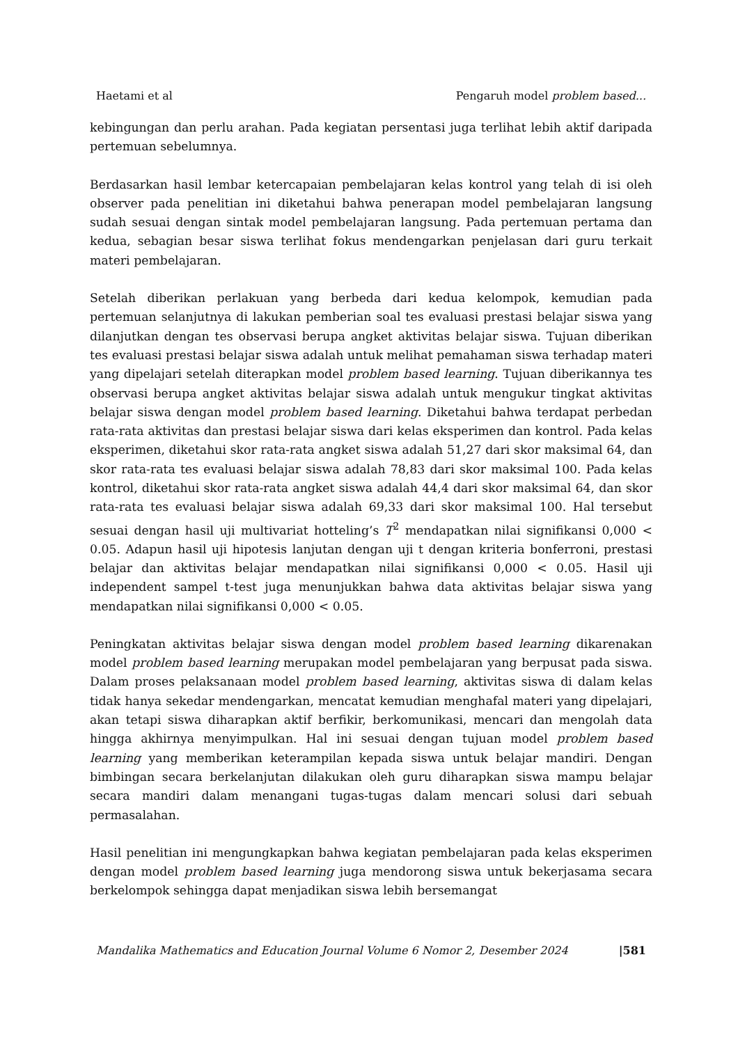Haetami et al Pengaruh model problem based...
kebingungan dan perlu arahan. Pada kegiatan persentasi juga terlihat lebih aktif daripada pertemuan sebelumnya.
Berdasarkan hasil lembar ketercapaian pembelajaran kelas kontrol yang telah di isi oleh observer pada penelitian ini diketahui bahwa penerapan model pembelajaran langsung sudah sesuai dengan sintak model pembelajaran langsung. Pada pertemuan pertama dan kedua, sebagian besar siswa terlihat fokus mendengarkan penjelasan dari guru terkait materi pembelajaran.
Setelah diberikan perlakuan yang berbeda dari kedua kelompok, kemudian pada pertemuan selanjutnya di lakukan pemberian soal tes evaluasi prestasi belajar siswa yang dilanjutkan dengan tes observasi berupa angket aktivitas belajar siswa. Tujuan diberikan tes evaluasi prestasi belajar siswa adalah untuk melihat pemahaman siswa terhadap materi yang dipelajari setelah diterapkan model problem based learning. Tujuan diberikannya tes observasi berupa angket aktivitas belajar siswa adalah untuk mengukur tingkat aktivitas belajar siswa dengan model problem based learning. Diketahui bahwa terdapat perbedan rata-rata aktivitas dan prestasi belajar siswa dari kelas eksperimen dan kontrol. Pada kelas eksperimen, diketahui skor rata-rata angket siswa adalah 51,27 dari skor maksimal 64, dan skor rata-rata tes evaluasi belajar siswa adalah 78,83 dari skor maksimal 100. Pada kelas kontrol, diketahui skor rata-rata angket siswa adalah 44,4 dari skor maksimal 64, dan skor rata-rata tes evaluasi belajar siswa adalah 69,33 dari skor maksimal 100. Hal tersebut sesuai dengan hasil uji multivariat hotteling’s T<sup>2</sup> mendapatkan nilai signifikansi 0,000 < 0.05. Adapun hasil uji hipotesis lanjutan dengan uji t dengan kriteria bonferroni, prestasi belajar dan aktivitas belajar mendapatkan nilai signifikansi 0,000 < 0.05. Hasil uji independent sampel t-test juga menunjukkan bahwa data aktivitas belajar siswa yang mendapatkan nilai signifikansi 0,000 < 0.05.
Peningkatan aktivitas belajar siswa dengan model problem based learning dikarenakan model problem based learning merupakan model pembelajaran yang berpusat pada siswa. Dalam proses pelaksanaan model problem based learning, aktivitas siswa di dalam kelas tidak hanya sekedar mendengarkan, mencatat kemudian menghafal materi yang dipelajari, akan tetapi siswa diharapkan aktif berfikir, berkomunikasi, mencari dan mengolah data hingga akhirnya menyimpulkan. Hal ini sesuai dengan tujuan model problem based learning yang memberikan keterampilan kepada siswa untuk belajar mandiri. Dengan bimbingan secara berkelanjutan dilakukan oleh guru diharapkan siswa mampu belajar secara mandiri dalam menangani tugas-tugas dalam mencari solusi dari sebuah permasalahan.
Hasil penelitian ini mengungkapkan bahwa kegiatan pembelajaran pada kelas eksperimen dengan model problem based learning juga mendorong siswa untuk bekerjasama secara berkelompok sehingga dapat menjadikan siswa lebih bersemangat
Mandalika Mathematics and Education Journal Volume 6 Nomor 2, Desember 2024 |581